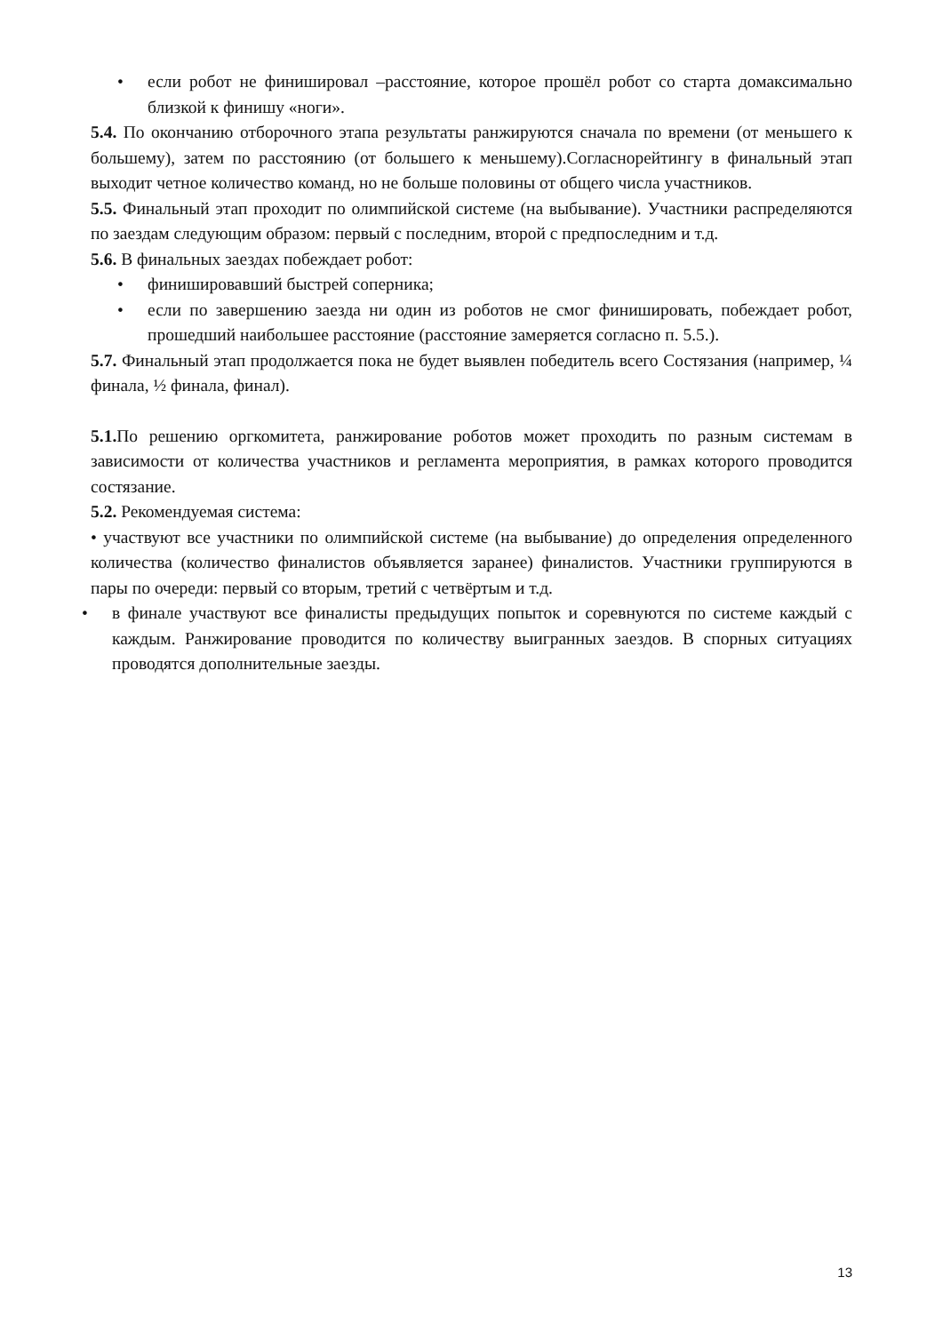• если робот не финишировал –расстояние, которое прошёл робот со старта домаксимально близкой к финишу «ноги».
5.4. По окончанию отборочного этапа результаты ранжируются сначала по времени (от меньшего к большему), затем по расстоянию (от большего к меньшему).Согласнорейтингу в финальный этап выходит четное количество команд, но не больше половины от общего числа участников.
5.5. Финальный этап проходит по олимпийской системе (на выбывание). Участники распределяются по заездам следующим образом: первый с последним, второй с предпоследним и т.д.
5.6. В финальных заездах побеждает робот:
• финишировавший быстрей соперника;
• если по завершению заезда ни один из роботов не смог финишировать, побеждает робот, прошедший наибольшее расстояние (расстояние замеряется согласно п. 5.5.).
5.7. Финальный этап продолжается пока не будет выявлен победитель всего Состязания (например, ¼ финала, ½ финала, финал).
5.1. По решению оргкомитета, ранжирование роботов может проходить по разным системам в зависимости от количества участников и регламента мероприятия, в рамках которого проводится состязание.
5.2. Рекомендуемая система:
• участвуют все участники по олимпийской системе (на выбывание) до определения определенного количества (количество финалистов объявляется заранее) финалистов. Участники группируются в пары по очереди: первый со вторым, третий с четвёртым и т.д.
• в финале участвуют все финалисты предыдущих попыток и соревнуются по системе каждый с каждым. Ранжирование проводится по количеству выигранных заездов. В спорных ситуациях проводятся дополнительные заезды.
13